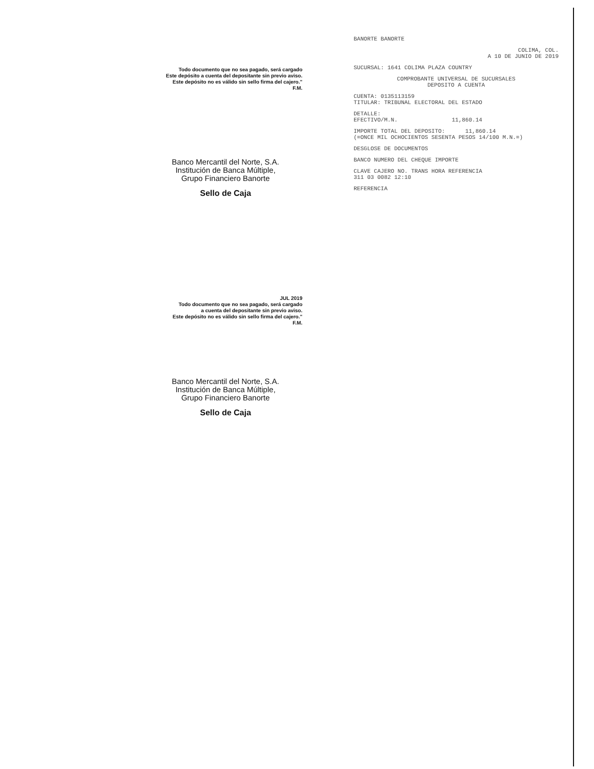Todo documento que no sea pagado, será cargado
Este depósito a cuenta del depositante sin previo aviso.
Este depósito no es válido sin sello firma del cajero."
F.M.
Banco Mercantil del Norte, S.A.
Institución de Banca Múltiple,
Grupo Financiero Banorte
Sello de Caja
JUL 2019
Todo documento que no sea pagado, será cargado
a cuenta del depositante sin previo aviso.
Este depósito no es válido sin sello firma del cajero."
F.M.
Banco Mercantil del Norte, S.A.
Institución de Banca Múltiple,
Grupo Financiero Banorte
Sello de Caja
BANORTE BANORTE
COLIMA, COL.
A 10 DE JUNIO DE 2019
SUCURSAL: 1641 COLIMA PLAZA COUNTRY
COMPROBANTE UNIVERSAL DE SUCURSALES
DEPOSITO A CUENTA
CUENTA: 0135113159
TITULAR: TRIBUNAL ELECTORAL DEL ESTADO
DETALLE:
EFECTIVO/M.N. 11,860.14
IMPORTE TOTAL DEL DEPOSITO: 11,860.14
(=ONCE MIL OCHOCIENTOS SESENTA PESOS 14/100 M.N.=)
DESGLOSE DE DOCUMENTOS
BANCO NUMERO DEL CHEQUE IMPORTE
CLAVE CAJERO NO. TRANS HORA REFERENCIA
311 03 0082 12:10
REFERENCIA